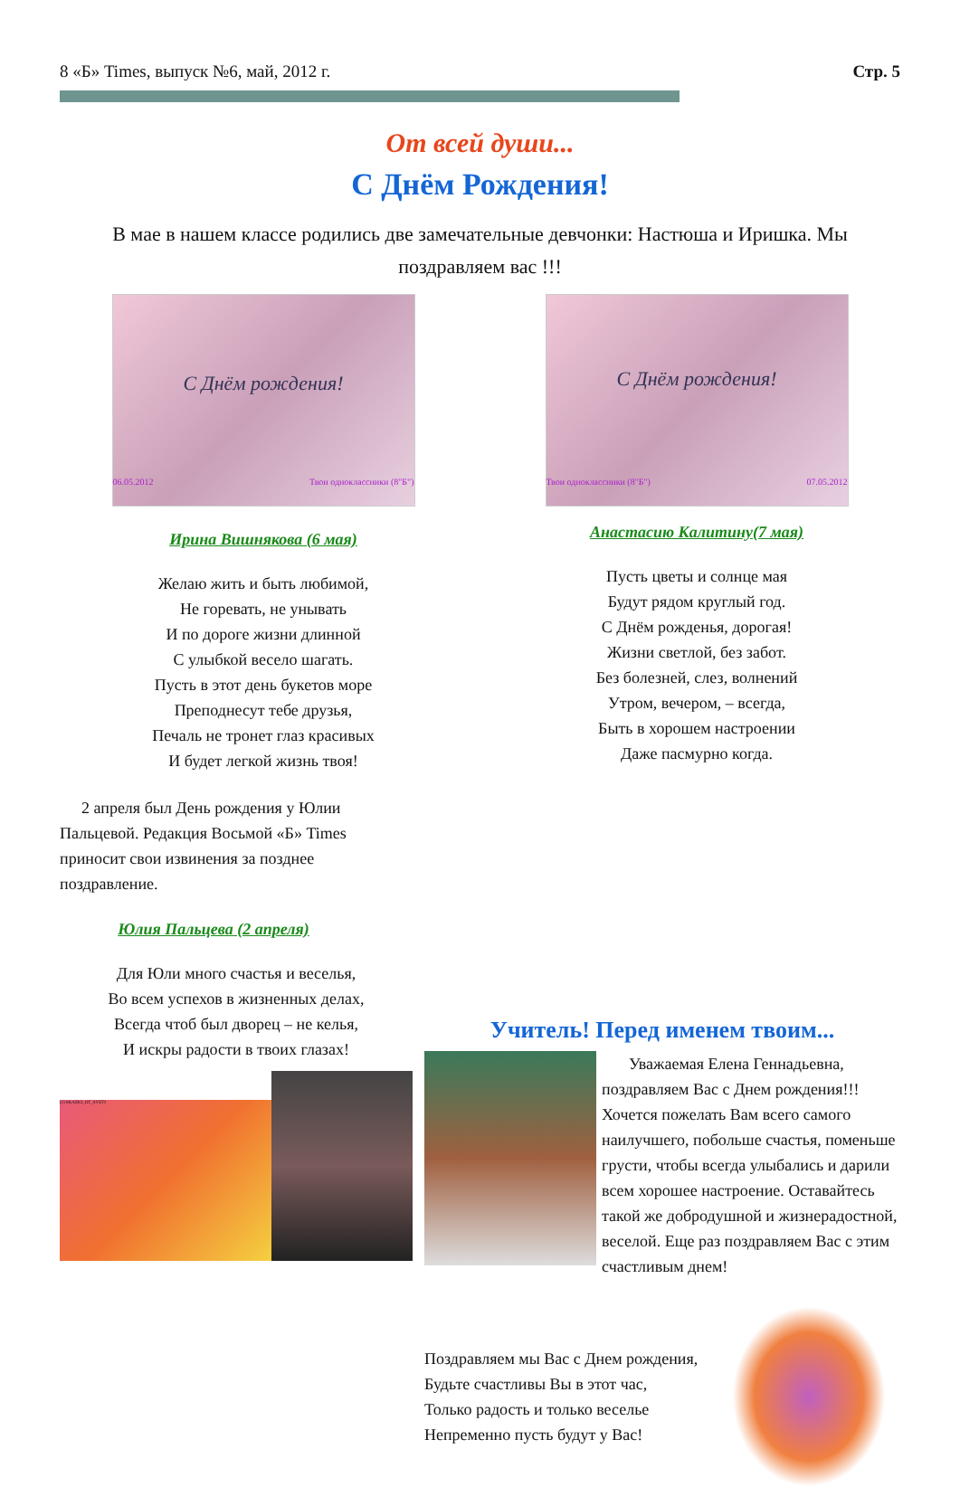8 «Б» Times, выпуск №6, май, 2012 г. Стр. 5
От всей души...
С Днём Рождения!
В мае в нашем классе родились две замечательные девчонки: Настюша и Иришка. Мы поздравляем вас !!!
С Днём рождения!
06.05.2012 Твои одноклассники (8"Б")
Ирина Вишнякова (6 мая)
Желаю жить и быть любимой,
Не горевать, не унывать
И по дороге жизни длинной
С улыбкой весело шагать.
Пусть в этот день букетов море
Преподнесут тебе друзья,
Печаль не тронет глаз красивых
И будет легкой жизнь твоя!
2 апреля был День рождения у Юлии Пальцевой. Редакция Восьмой «Б» Times приносит свои извинения за позднее поздравление.
Юлия Пальцева (2 апреля)
Для Юли много счастья и веселья,
Во всем успехов в жизненных делах,
Всегда чтоб был дворец – не келья,
И искры радости в твоих глазах!
(c) SKAZKI_OT_SVETI
С Днём рождения!
Твои одноклассники (8"Б") 07.05.2012
Анастасию Калитину(7 мая)
Пусть цветы и солнце мая
Будут рядом круглый год.
С Днём рожденья, дорогая!
Жизни светлой, без забот.
Без болезней, слез, волнений
Утром, вечером, – всегда,
Быть в хорошем настроении
Даже пасмурно когда.
Учитель! Перед именем твоим...
Уважаемая Елена Геннадьевна, поздравляем Вас с Днем рождения!!! Хочется пожелать Вам всего самого наилучшего, побольше счастья, поменьше грусти, чтобы всегда улыбались и дарили всем хорошее настроение. Оставайтесь такой же добродушной и жизнерадостной, веселой. Еще раз поздравляем Вас с этим счастливым днем!
Поздравляем мы Вас с Днем рождения,
Будьте счастливы Вы в этот час,
Только радость и только веселье
Непременно пусть будут у Вас!